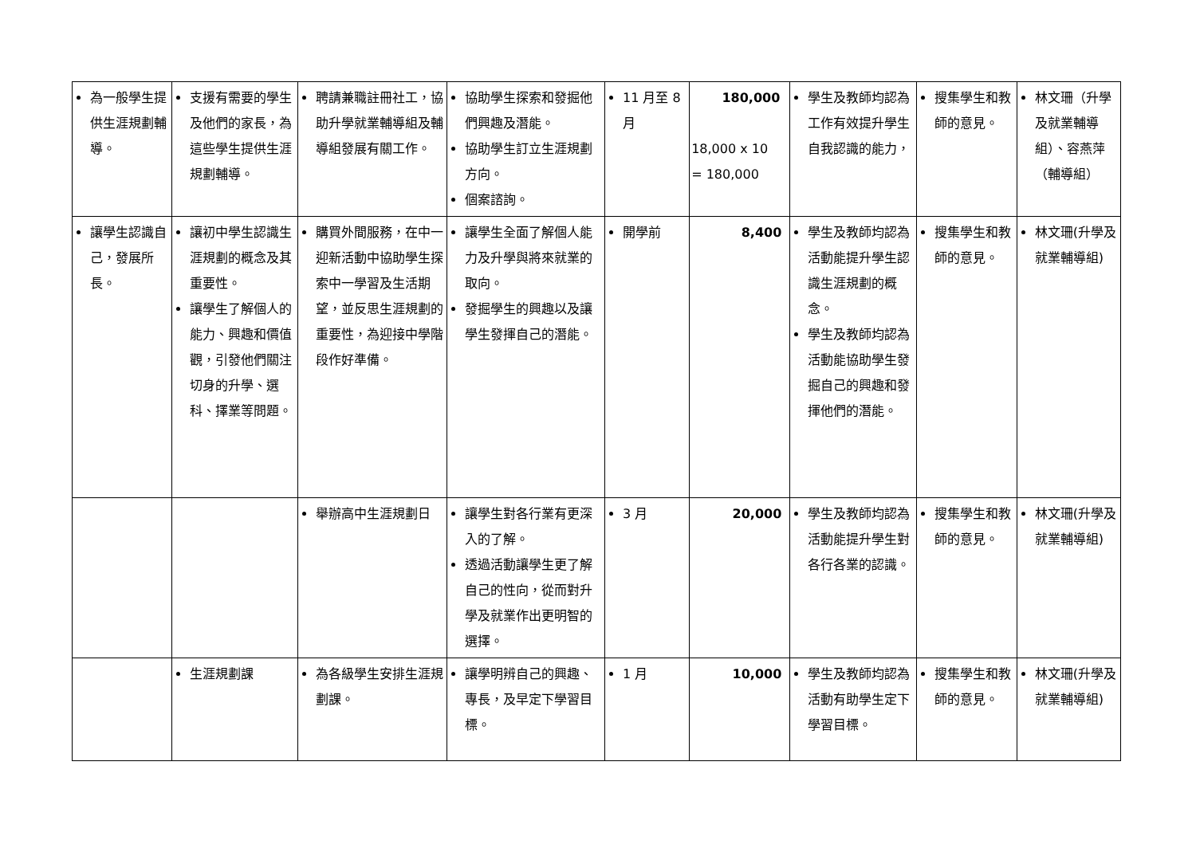| 為一般學生提供生涯規劃輔導。 | 支援有需要的學生及他們的家長，為這些學生提供生涯規劃輔導。 | 聘請兼職註冊社工，協助升學就業輔導組及輔導組發展有關工作。 | 協助學生探索和發掘他們興趣及潛能。 協助學生訂立生涯規劃方向。 個案諮詢。 | 11 月至 8 月 | 180,000 18,000 x 10 = 180,000 | 學生及教師均認為工作有效提升學生自我認識的能力， | 搜集學生和教師的意見。 | 林文珊（升學及就業輔導組）、容燕萍（輔導組） |
| 讓學生認識自己，發展所長。 | 讓初中學生認識生涯規劃的概念及其重要性。 讓學生了解個人的能力、興趣和價值觀，引發他們關注切身的升學、選科、擇業等問題。 | 購買外間服務，在中一迎新活動中協助學生探索中一學習及生活期望，並反思生涯規劃的重要性，為迎接中學階段作好準備。 | 讓學生全面了解個人能力及升學與將來就業的取向。 發掘學生的興趣以及讓學生發揮自己的潛能。 | 開學前 | 8,400 | 學生及教師均認為活動能提升學生認識生涯規劃的概念。 學生及教師均認為活動能協助學生發掘自己的興趣和發揮他們的潛能。 | 搜集學生和教師的意見。 | 林文珊(升學及就業輔導組) |
| | | 舉辦高中生涯規劃日 | 讓學生對各行業有更深入的了解。 透過活動讓學生更了解自己的性向，從而對升學及就業作出更明智的選擇。 | 3 月 | 20,000 | 學生及教師均認為活動能提升學生對各行各業的認識。 | 搜集學生和教師的意見。 | 林文珊(升學及就業輔導組) |
| | 生涯規劃課 | 為各級學生安排生涯規劃課。 | 讓學明辨自己的興趣、專長，及早定下學習目標。 | 1 月 | 10,000 | 學生及教師均認為活動有助學生定下學習目標。 | 搜集學生和教師的意見。 | 林文珊(升學及就業輔導組) |